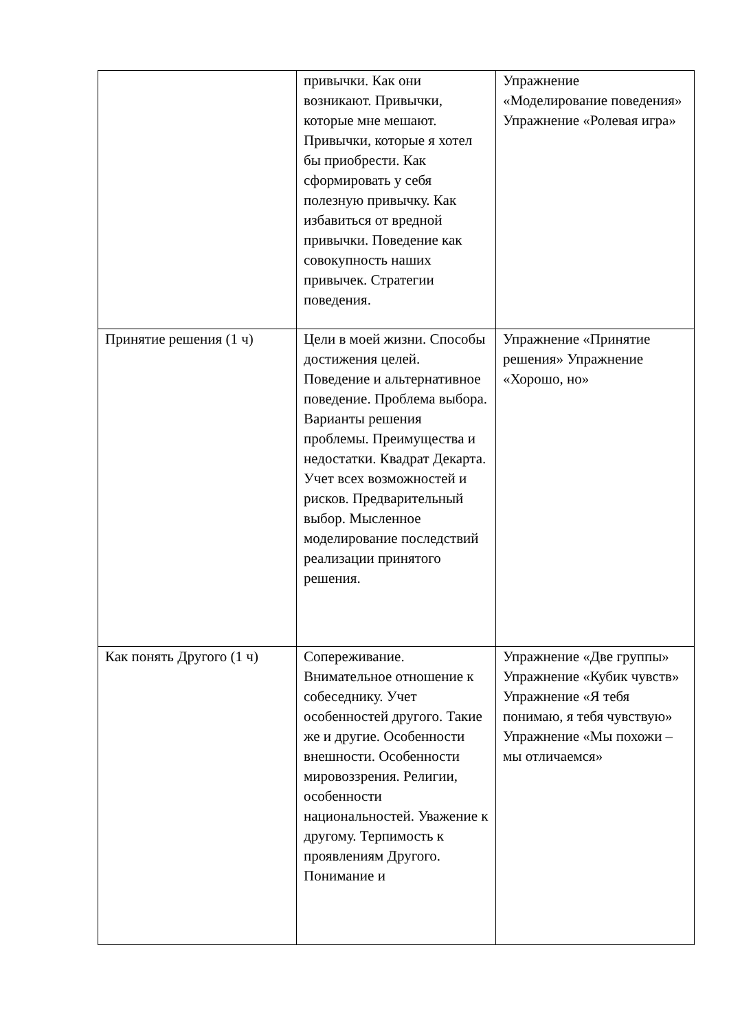| | привычки. Как они возникают. Привычки, которые мне мешают. Привычки, которые я хотел бы приобрести. Как сформировать у себя полезную привычку. Как избавиться от вредной привычки. Поведение как совокупность наших привычек. Стратегии поведения. | Упражнение «Моделирование поведения» Упражнение «Ролевая игра» |
| Принятие решения (1 ч) | Цели в моей жизни. Способы достижения целей. Поведение и альтернативное поведение. Проблема выбора. Варианты решения проблемы. Преимущества и недостатки. Квадрат Декарта. Учет всех возможностей и рисков. Предварительный выбор. Мысленное моделирование последствий реализации принятого решения. | Упражнение «Принятие решения» Упражнение «Хорошо, но» |
| Как понять Другого (1 ч) | Сопереживание. Внимательное отношение к собеседнику. Учет особенностей другого. Такие же и другие. Особенности внешности. Особенности мировоззрения. Религии, особенности национальностей. Уважение к другому. Терпимость к проявлениям Другого. Понимание и | Упражнение «Две группы» Упражнение «Кубик чувств» Упражнение «Я тебя понимаю, я тебя чувствую» Упражнение «Мы похожи – мы отличаемся» |